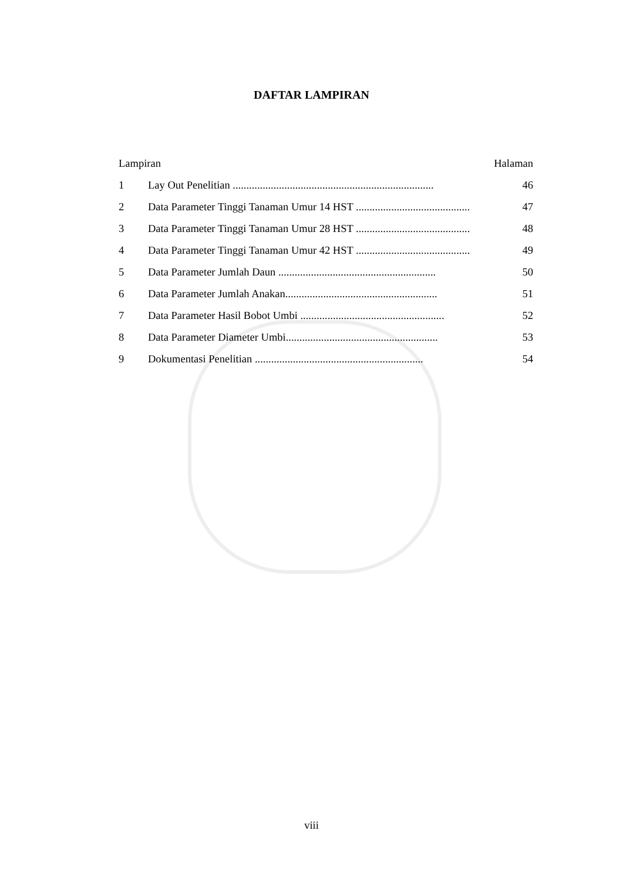DAFTAR LAMPIRAN
Lampiran Halaman
1 Lay Out Penelitian .......................................................................... 46
2 Data Parameter Tinggi Tanaman Umur 14 HST .......................................... 47
3 Data Parameter Tinggi Tanaman Umur 28 HST .......................................... 48
4 Data Parameter Tinggi Tanaman Umur 42 HST .......................................... 49
5 Data Parameter Jumlah Daun .......................................................... 50
6 Data Parameter Jumlah Anakan........................................................ 51
7 Data Parameter Hasil Bobot Umbi ..................................................... 52
8 Data Parameter Diameter Umbi........................................................ 53
9 Dokumentasi Penelitian .............................................................. 54
viii